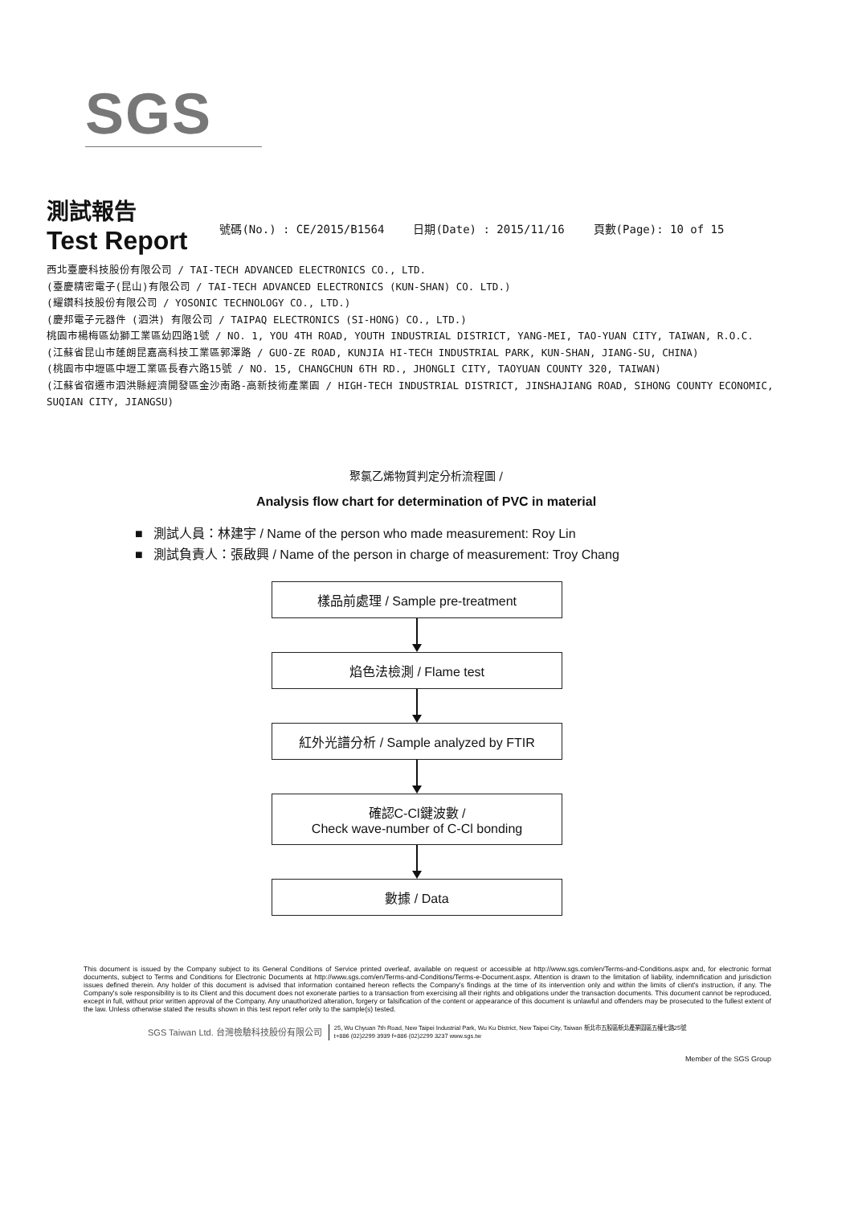SGS
測試報告
Test Report
號碼(No.) : CE/2015/B1564 日期(Date) : 2015/11/16 頁數(Page): 10 of 15
西北臺慶科技股份有限公司 / TAI-TECH ADVANCED ELECTRONICS CO., LTD.
(臺慶精密電子(昆山)有限公司 / TAI-TECH ADVANCED ELECTRONICS (KUN-SHAN) CO. LTD.)
(耀鑽科技股份有限公司 / YOSONIC TECHNOLOGY CO., LTD.)
(慶邦電子元器件 (泗洪) 有限公司 / TAIPAQ ELECTRONICS (SI-HONG) CO., LTD.)
桃園市楊梅區幼獅工業區幼四路1號 / NO. 1, YOU 4TH ROAD, YOUTH INDUSTRIAL DISTRICT, YANG-MEI, TAO-YUAN CITY, TAIWAN, R.O.C.
(江蘇省昆山市蓬朗昆嘉高科技工業區郭澤路 / GUO-ZE ROAD, KUNJIA HI-TECH INDUSTRIAL PARK, KUN-SHAN, JIANG-SU, CHINA)
(桃園市中壢區中壢工業區長春六路15號 / NO. 15, CHANGCHUN 6TH RD., JHONGLI CITY, TAOYUAN COUNTY 320, TAIWAN)
(江蘇省宿遷市泗洪縣經濟開發區金沙南路-高新技術產業園 / HIGH-TECH INDUSTRIAL DISTRICT, JINSHAJIANG ROAD, SIHONG COUNTY ECONOMIC, SUQIAN CITY, JIANGSU)
聚氯乙烯物質判定分析流程圖 /
Analysis flow chart for determination of PVC in material
■ 測試人員：林建宇 / Name of the person who made measurement: Roy Lin
■ 測試負責人：張啟興 / Name of the person in charge of measurement: Troy Chang
樣品前處理 / Sample pre-treatment
焰色法檢測 / Flame test
紅外光譜分析 / Sample analyzed by FTIR
確認C-Cl鍵波數 /
Check wave-number of C-Cl bonding
數據 / Data
This document is issued by the Company subject to its General Conditions of Service printed overleaf, available on request or accessible at http://www.sgs.com/en/Terms-and-Conditions.aspx and, for electronic format documents, subject to Terms and Conditions for Electronic Documents at http://www.sgs.com/en/Terms-and-Conditions/Terms-e-Document.aspx. Attention is drawn to the limitation of liability, indemnification and jurisdiction issues defined therein. Any holder of this document is advised that information contained hereon reflects the Company's findings at the time of its intervention only and within the limits of client's instruction, if any. The Company's sole responsibility is to its Client and this document does not exonerate parties to a transaction from exercising all their rights and obligations under the transaction documents. This document cannot be reproduced, except in full, without prior written approval of the Company. Any unauthorized alteration, forgery or falsification of the content or appearance of this document is unlawful and offenders may be prosecuted to the fullest extent of the law. Unless otherwise stated the results shown in this test report refer only to the sample(s) tested.
SGS Taiwan Ltd. 台灣檢驗科技股份有限公司 25, Wu Chyuan 7th Road, New Taipei Industrial Park, Wu Ku District, New Taipei City, Taiwan 新北市五股區新北產業園區五權七路25號
t+886 (02)2299 3939 f+886 (02)2299 3237 www.sgs.tw
Member of the SGS Group